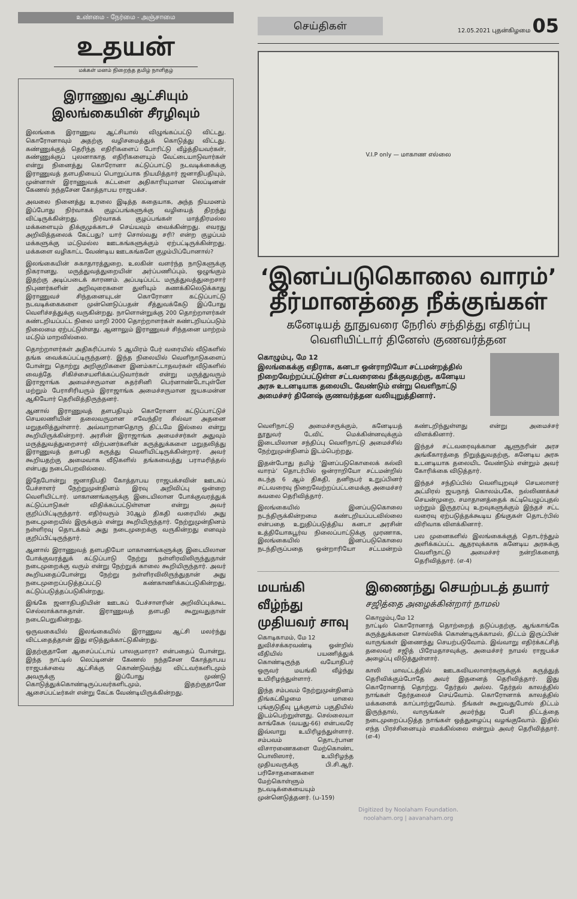உண்மை - நேர்மை - அஞ்சாமை
உதயன்
மக்கள் மனம் நிறைந்த தமிழ் நாளிதழ்
இராணுவ ஆட்சியும் இலங்கையின் சீரழிவும்
இலங்கை இராணுவ ஆட்சியால் விழுங்கப்பட்டு விட்டது. கொரோனாவும் அதற்கு வழிசமைத்துக் கொடுத்து விட்டது. கண்ணுக்குத் தெரிந்த எதிரிகளைப் போரிட்டு வீழ்த்தியவர்கள், கண்ணுக்குப் புலனாகாத எதிரிகளையும் வேட்டையாடுவார்கள் என்று நினைத்து கொரோனா கட்டுப்பாட்டு நடவடிக்கைக்கு இராணுவத் தளபதியைப் பொறுப்பாக நியமித்தார் ஜனாதிபதியும், முன்னாள் இராணுவக் கட்டளை அதிகாரியுமான லெப்டினன் கேணல் நந்தசேன கோத்தாபய ராஜபக்ச.
அவலை நினைத்து உரலை இடித்த கதையாக, அந்த நியமனம் இப்போது நிர்வாகக் குழப்பங்களுக்கு வழியைத் திறந்து விட்டிருக்கின்றது. நிர்வாகக் குழப்பங்கள் மாத்திரமல்ல மக்களையும் திக்குமுக்காடச் செய்யவும் வைக்கின்றது. எவரது அறிவித்தலைக் கேட்பது? யார் சொல்வது சரி? என்ற குழப்பம் மக்களுக்கு மட்டுமல்ல ஊடகங்களுக்கும் ஏற்பட்டிருக்கின்றது. மக்களை வழிகாட்ட வேண்டிய ஊடகங்களே குழம்பிப்போனால்?
இலங்கையின் சுகாதாரத்துறை, உலகின் வளர்ந்த நாடுகளுக்கு நிகரானது. மருத்துவத்துறையின் அர்ப்பணிப்பும், ஒழுங்கும் இதற்கு அடிப்படைக் காரணம். அப்படிப்பட்ட மருத்துவத்துறைசார் நிபுணர்களின் அறிவுரைகளை துளியும் கணக்கிலெடுக்காது இராணுவச் சிந்தனையுடன் கொரோனா கட்டுப்பாட்டு நடவடிக்கைகளை முன்னெடுப்பதன் சீத்துவக்கேடு இப்போது வெளிச்சத்துக்கு வருகின்றது. நாளொன்றுக்கு 200 தொற்றாளர்கள் கண்டறியப்பட்ட நிலை மாறி 2000 தொற்றாளர்கள் கண்டறியப்படும் நிலைமை ஏற்பட்டுள்ளது. ஆனாலும் இராணுவச் சிந்தனை மாற்றம் மட்டும் மாறவில்லை.
தொற்றாளர்கள் அதிகரிப்பால் 5 ஆயிரம் பேர் வரையில் வீடுகளில் தங்க வைக்கப்பட்டிருந்தனர். இந்த நிலையில் வெளிநாடுகளைப் போன்று தொற்று அறிகுறிகளை இனம்காட்டாதவர்கள் வீடுகளில் வைத்தே சிகிச்சையளிக்கப்படுவார்கள் என்று மருத்துவரும் இராஜாங்க அமைச்சருமான சுதர்சினி பெர்னாண்டோபுள்ளே மற்றும் பேராசிரியரும் இராஜாங்க அமைச்சருமான ஜயசுமன்ன ஆகியோர் தெரிவித்திருந்தனர்.
ஆனால் இராணுவத் தளபதியும் கொரோனா கட்டுப்பாட்டுச் செயலணியின் தலைவருமான சவேந்திர சில்வா அதனை மறுதலித்துள்ளார். அவ்வாறானதொரு திட்டமே இல்லை என்று கூறியிருக்கின்றார். அரசின் இராஜாங்க அமைச்சர்கள் அதுவும் மருத்துவத்துறைசார் விற்பனர்களின் கருத்துக்களை மறுதலித்து இராணுவத் தளபதி கருத்து வெளியிட்டிருக்கின்றார். அவர் கூறியதற்கு அமைவாக வீடுகளில் தங்கவைத்து பராமரித்தல் என்பது நடைபெறவில்லை.
இதேபோன்று ஜனாதிபதி கோத்தாபய ராஜபக்சவின் ஊடகப் பேச்சாளர் நேற்றுமுன்தினம் இரவு அறிவிப்பு ஒன்றை வெளியிட்டார். மாகாணங்களுக்கு இடையிலான போக்குவரத்துக் கட்டுப்பாடுகள் விதிக்கப்பட்டுள்ளன என்று அவர் குறிப்பிட்டிருந்தார். எதிர்வரும் 30ஆம் திகதி வரையில் அது நடைமுறையில் இருக்கும் என்று கூறியிருந்தார். நேற்றுமுன்தினம் நள்ளிரவு தொடக்கம் அது நடைமுறைக்கு வருகின்றது எனவும் குறிப்பிட்டிருந்தார்.
ஆனால் இராணுவத் தளபதியோ மாகாணங்களுக்கு இடையிலான போக்குவரத்துக் கட்டுப்பாடு நேற்று நள்ளிரவிலிருந்துதான் நடைமுறைக்கு வரும் என்று நேற்றுக் காலை கூறியிருந்தார். அவர் கூறியதைப்போன்று நேற்று நள்ளிரவிலிருந்துதான் அது நடைமுறைப்படுத்தப்பட்டு கண்காணிக்கப்படுகின்றது, கட்டுப்படுத்தப்படுகின்றது.
இங்கே ஜனாதிபதியின் ஊடகப் பேச்சாளரின் அறிவிப்புக்கூட செல்லாக்காசுதான். இராணுவத் தளபதி கூறுவதுதான் நடைபெறுகின்றது.
ஒருவகையில் இலங்கையில் இராணுவ ஆட்சி மலர்ந்து விட்டதைத்தான் இது எடுத்துக்காட்டுகின்றது.
இதற்குதானே ஆசைப்பட்டாய் பாலகுமாரா? என்பதைப் போன்று, இந்த நாட்டில் லெப்டினன் கேணல் நந்தசேன கோத்தாபய ராஜபக்சவை ஆட்சிக்கு கொண்டுவந்து விட்டவர்களிடமும் அவருக்கு இப்போது முண்டு கொடுத்துக்கொண்டிருப்பவர்களிடமும், இதற்குதானே ஆசைப்பட்டீர்கள் என்று கேட்க வேண்டியிருக்கின்றது.
செய்திகள் 12.05.2021 புதன்கிழமை 05
V.I.P only — மாகாண எல்லை
‘இனப்படுகொலை வாரம்’ தீர்மானத்தை நீக்குங்கள்
கனேடியத் தூதுவரை நேரில் சந்தித்து எதிர்ப்பு வெளியிட்டார் தினேஸ் குணவர்த்தன
கொழும்பு, மே 12
இலங்கைக்கு எதிராக, கனடா ஒன்ராறியோ சட்டமன்றத்தில் நிறைவேற்றப்பட்டுள்ள சட்டவரைவை நீக்குவதற்கு, கனேடிய அரசு உடனடியாக தலையிட வேண்டும் என்று வெளிநாட்டு அமைச்சர் தினேஷ் குணவர்த்தன வலியுறுத்தினார்.
வெளிநாட்டு அமைச்சருக்கும், கனேடியத் தூதுவர் டேவிட் மெக்கின்னவுக்கும் இடையிலான சந்திப்பு வெளிநாட்டு அமைச்சில் நேற்றுமுன்தினம் இடம்பெற்றது.
இதன்போது தமிழ் ‘இனப்படுகொலைக் கல்வி வாரம்’ தொடர்பில் ஒன்ராறியோ சட்டமன்றில் கடந்த 6 ஆம் திகதி, தனிநபர் உறுப்பினர் சட்டவரைவு நிறைவேற்றப்பட்டமைக்கு அமைச்சர் கவலை தெரிவித்தார்.
இலங்கையில் இனப்படுகொலை நடந்திருக்கின்றமை கண்டறியப்படவில்லை என்பதை உறுதிப்படுத்திய கனடா அரசின் உத்தியோகபூர்வ நிலைப்பாட்டுக்கு முரணாக, இலங்கையில் இனப்படுகொலை நடந்திருப்பதை ஒன்றாரியோ சட்டமன்றம் கண்டறிந்துள்ளது என்று அமைச்சர் விளக்கினார்.
இந்தச் சட்டவரைவுக்கான ஆளுநரின் அரச அங்கீகாரத்தை நிறுத்துவதற்கு, கனேடிய அரசு உடனடியாக தலையிட வேண்டும் என்றும் அவர் கோரிக்கை விடுத்தார்.
இந்தச் சந்திப்பில் வெளியுறவுச் செயலாளர் அட்மிரல் ஜயநாத் கொலம்பகே, நல்லிணக்கச் செயன்முறை, சமாதானத்தைக் கட்டியெழுப்புதல் மற்றும் இருதரப்பு உறவுகளுக்கும் இந்தச் சட்ட வரைவு ஏற்படுத்தக்கூடிய தீங்குகள் தொடர்பில் விரிவாக விளக்கினார்.
பல முனைகளில் இலங்கைக்குத் தொடர்ந்தும் அளிக்கப்பட்ட ஆதரவுக்காக கனேடிய அரசுக்கு வெளிநாட்டு அமைச்சர் நன்றிகளைத் தெரிவித்தார். (எ-4)
மயங்கி வீழ்ந்து முதியவர் சாவு
கொடிகாமம், மே 12
துவிச்சக்கரவண்டி ஒன்றில் வீதியில் பயணித்துக் கொண்டிருந்த வயோதிபர் ஒருவர் மயங்கி வீழ்ந்து உயிரிழந்துள்ளார்.
இந்த சம்பவம் நேற்றுமுன்தினம் திங்கட்கிழமை மாலை புங்குடுதீவு பூக்குளம் பகுதியில் இடம்பெற்றுள்ளது. செல்லையா காங்கேசு (வயது-66) என்பவரே இவ்வாறு உயிரிழந்துள்ளார். சம்பவம் தொடர்பான விசாரணைகளை மேற்கொண்ட பொலிஸார், உயிரிழந்த முதியவருக்கு பி.சி.ஆர். பரிசோதனைகளை மேற்கொள்ளும் நடவடிக்கையையும் முன்னெடுத்தனர். (ப-159)
இணைந்து செயற்படத் தயார்
சஜித்தை அழைக்கின்றார் நாமல்
கொழும்பு,மே 12
நாட்டில் கொரோனாத் தொற்றைத் தடுப்பதற்கு, ஆங்காங்கே கருத்துக்களை சொல்லிக் கொண்டிருக்காமல், திட்டம் இருப்பின் வாருங்கள் இணைந்து செயற்படுவோம். இவ்வாறு எதிர்க்கட்சித் தலைவர் சஜித் பிரேமதாசவுக்கு, அமைச்சர் நாமல் ராஜபக்ச அழைப்பு விடுத்துள்ளார்.
காலி மாவட்டத்தில் ஊடகவியலாளர்களுக்குக் கருத்துத் தெரிவிக்கும்போதே அவர் இதனைத் தெரிவித்தார். இது கொரோனாத் தொற்று. தேர்தல் அல்ல. தேர்தல் காலத்தில் நாங்கள் தேர்தலைச் செய்வோம். கொரோனாக் காலத்தில் மக்களைக் காப்பாற்றுவோம். நீங்கள் கூறுவதுபோல் திட்டம் இருந்தால், வாருங்கள் அமர்ந்து பேசி திட்டத்தை நடைமுறைப்படுத்த நாங்கள் ஒத்துழைப்பு வழங்குவோம். இதில் எந்த பிரச்சினையும் எமக்கில்லை என்றும் அவர் தெரிவித்தார். (எ-4)
Digitized by Noolaham Foundation.
noolaham.org | aavanaham.org